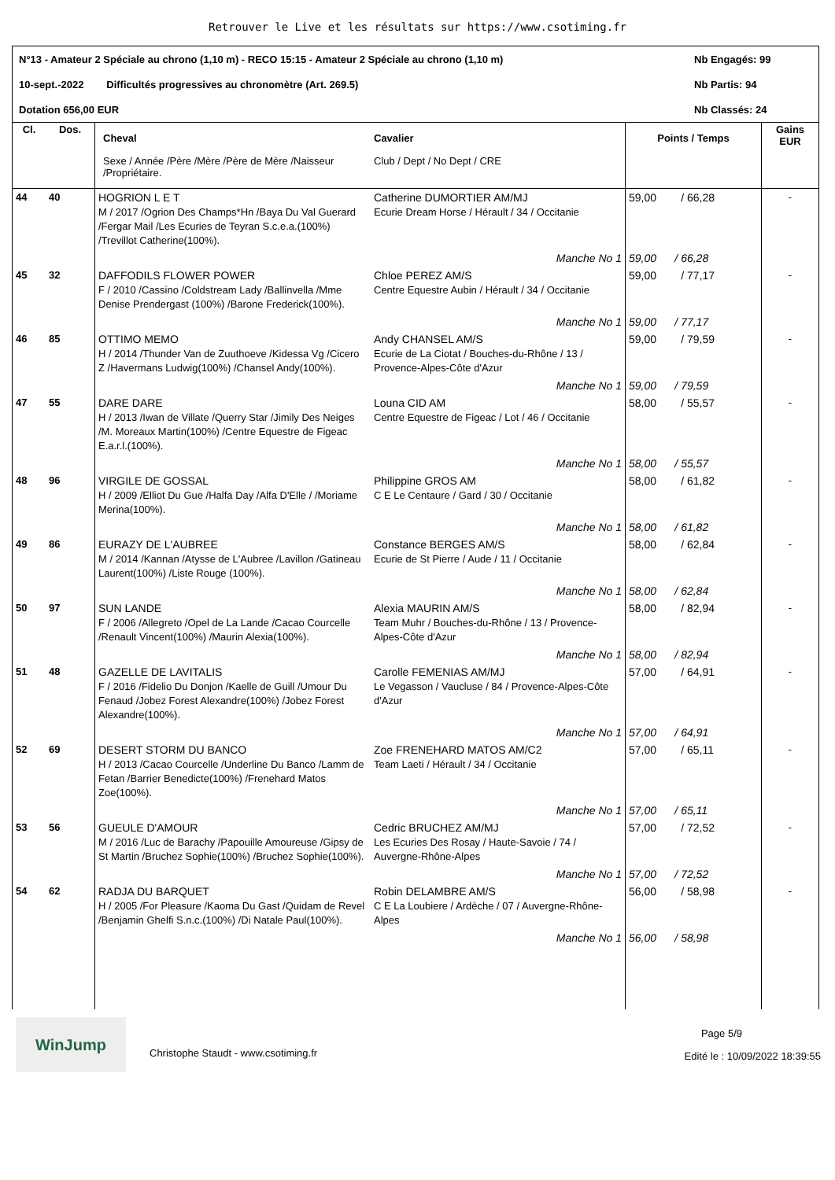Retrouver le Live et les résultats sur https://www.csotiming.fr
N°13 - Amateur 2 Spéciale au chrono (1,10 m) - RECO 15:15 - Amateur 2 Spéciale au chrono (1,10 m) Nb Engagés: 99
10-sept.-2022 Difficultés progressives au chronomètre (Art. 269.5) Nb Partis: 94
Dotation 656,00 EUR Nb Classés: 24
| Cl. | Dos. | Cheval Sexe / Année /Père /Mère /Père de Mère /Naisseur /Propriétaire. | Cavalier Club / Dept / No Dept / CRE | Points / Temps | Gains EUR |
| --- | --- | --- | --- | --- | --- |
| 44 | 40 | HOGRION L E T M / 2017 /Ogrion Des Champs*Hn /Baya Du Val Guerard /Fergar Mail /Les Ecuries de Teyran S.c.e.a.(100%) /Trevillot Catherine(100%). | Catherine DUMORTIER AM/MJ Ecurie Dream Horse / Hérault / 34 / Occitanie | 59,00 / 66,28 | - |
| | | | Manche No 1 | 59,00 / 66,28 | |
| 45 | 32 | DAFFODILS FLOWER POWER F / 2010 /Cassino /Coldstream Lady /Ballinvella /Mme Denise Prendergast (100%) /Barone Frederick(100%). | Chloe PEREZ AM/S Centre Equestre Aubin / Hérault / 34 / Occitanie | 59,00 / 77,17 | - |
| | | | Manche No 1 | 59,00 / 77,17 | |
| 46 | 85 | OTTIMO MEMO H / 2014 /Thunder Van de Zuuthoeve /Kidessa Vg /Cicero Z /Havermans Ludwig(100%) /Chansel Andy(100%). | Andy CHANSEL AM/S Ecurie de La Ciotat / Bouches-du-Rhône / 13 / Provence-Alpes-Côte d'Azur | 59,00 / 79,59 | - |
| | | | Manche No 1 | 59,00 / 79,59 | |
| 47 | 55 | DARE DARE H / 2013 /Iwan de Villate /Querry Star /Jimily Des Neiges /M. Moreaux Martin(100%) /Centre Equestre de Figeac E.a.r.l.(100%). | Louna CID AM Centre Equestre de Figeac / Lot / 46 / Occitanie | 58,00 / 55,57 | - |
| | | | Manche No 1 | 58,00 / 55,57 | |
| 48 | 96 | VIRGILE DE GOSSAL H / 2009 /Elliot Du Gue /Halfa Day /Alfa D'Elle / /Moriame Merina(100%). | Philippine GROS AM C E Le Centaure / Gard / 30 / Occitanie | 58,00 / 61,82 | - |
| | | | Manche No 1 | 58,00 / 61,82 | |
| 49 | 86 | EURAZY DE L'AUBREE M / 2014 /Kannan /Atysse de L'Aubree /Lavillon /Gatineau Laurent(100%) /Liste Rouge (100%). | Constance BERGES AM/S Ecurie de St Pierre / Aude / 11 / Occitanie | 58,00 / 62,84 | - |
| | | | Manche No 1 | 58,00 / 62,84 | |
| 50 | 97 | SUN LANDE F / 2006 /Allegreto /Opel de La Lande /Cacao Courcelle /Renault Vincent(100%) /Maurin Alexia(100%). | Alexia MAURIN AM/S Team Muhr / Bouches-du-Rhône / 13 / Provence-Alpes-Côte d'Azur | 58,00 / 82,94 | - |
| | | | Manche No 1 | 58,00 / 82,94 | |
| 51 | 48 | GAZELLE DE LAVITALIS F / 2016 /Fidelio Du Donjon /Kaelle de Guill /Umour Du Fenaud /Jobez Forest Alexandre(100%) /Jobez Forest Alexandre(100%). | Carolle FEMENIAS AM/MJ Le Vegasson / Vaucluse / 84 / Provence-Alpes-Côte d'Azur | 57,00 / 64,91 | - |
| | | | Manche No 1 | 57,00 / 64,91 | |
| 52 | 69 | DESERT STORM DU BANCO H / 2013 /Cacao Courcelle /Underline Du Banco /Lamm de Fetan /Barrier Benedicte(100%) /Frenehard Matos Zoe(100%). | Zoe FRENEHARD MATOS AM/C2 Team Laeti / Hérault / 34 / Occitanie | 57,00 / 65,11 | - |
| | | | Manche No 1 | 57,00 / 65,11 | |
| 53 | 56 | GUEULE D'AMOUR M / 2016 /Luc de Barachy /Papouille Amoureuse /Gipsy de St Martin /Bruchez Sophie(100%) /Bruchez Sophie(100%). | Cedric BRUCHEZ AM/MJ Les Ecuries Des Rosay / Haute-Savoie / 74 / Auvergne-Rhône-Alpes | 57,00 / 72,52 | - |
| | | | Manche No 1 | 57,00 / 72,52 | |
| 54 | 62 | RADJA DU BARQUET H / 2005 /For Pleasure /Kaoma Du Gast /Quidam de Revel /Benjamin Ghelfi S.n.c.(100%) /Di Natale Paul(100%). | Robin DELAMBRE AM/S C E La Loubiere / Ardèche / 07 / Auvergne-Rhône-Alpes | 56,00 / 58,98 | - |
| | | | Manche No 1 | 56,00 / 58,98 | |
WinJump
Christophe Staudt - www.csotiming.fr
Page 5/9
Edité le : 10/09/2022 18:39:55